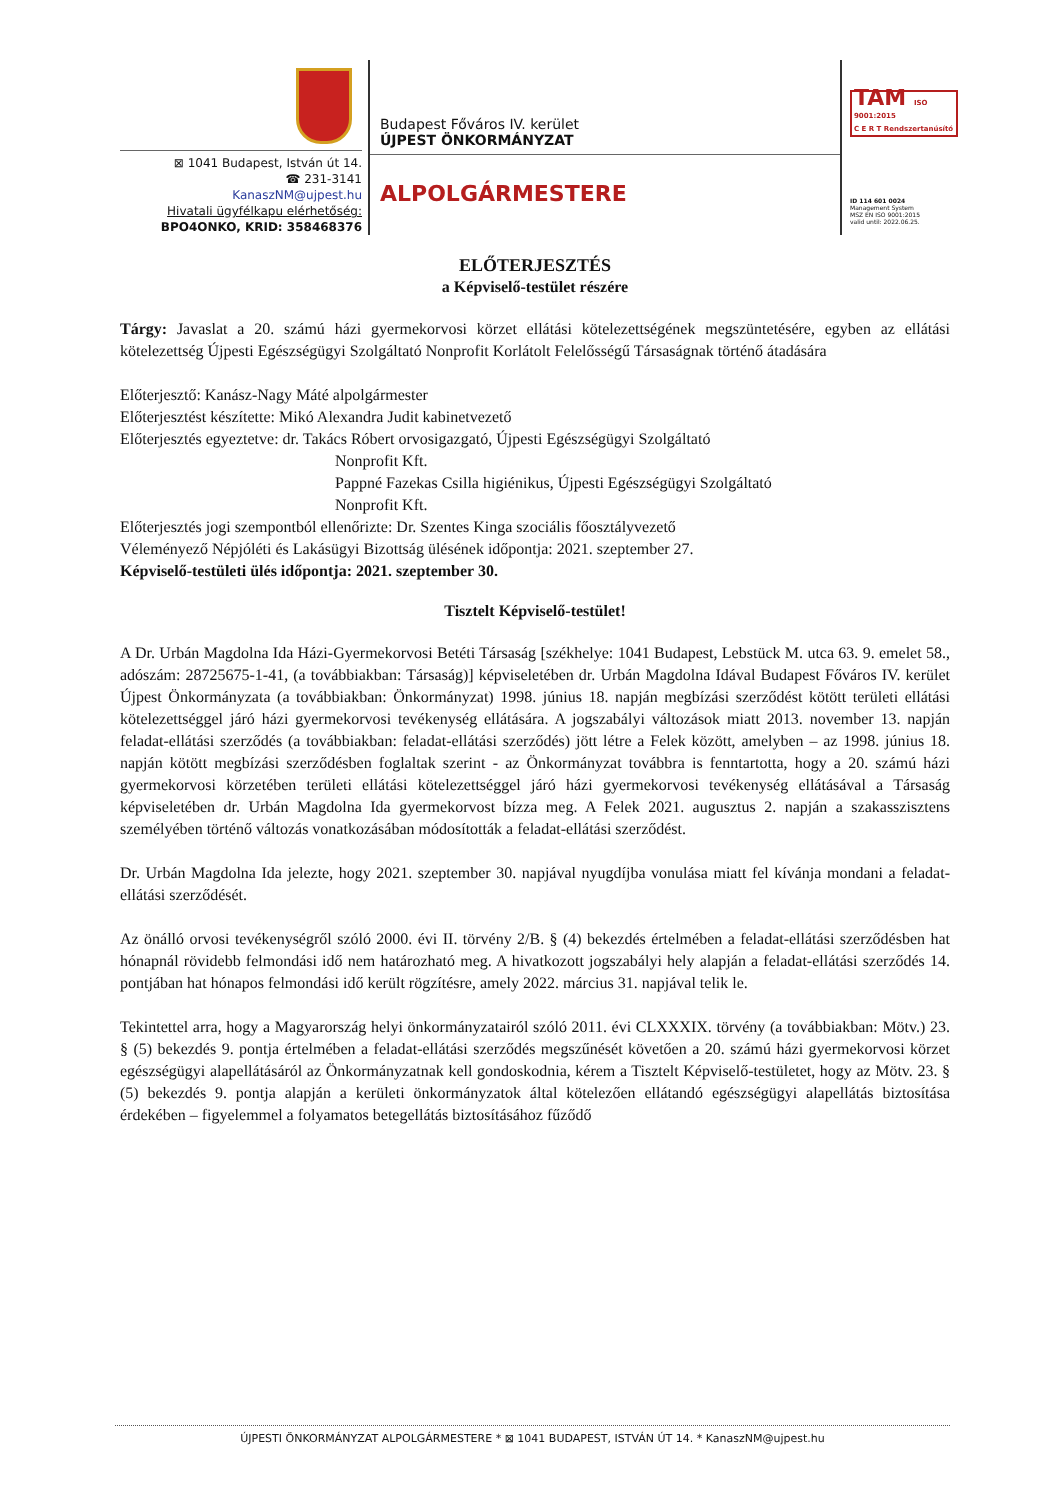⊠ 1041 Budapest, István út 14.
☎ 231-3141
KanaszNM@ujpest.hu
Hivatali ügyfélkapu elérhetőség:
BPO4ONKO, KRID: 358468376
Budapest Főváros IV. kerület
ÚJPEST ÖNKORMÁNYZAT
ALPOLGÁRMESTERE
TAM ISO 9001:2015
C E R T Rendszertanúsító
ID 114 601 0024
Management System
MSZ EN ISO 9001:2015
valid until: 2022.06.25.
ELŐTERJESZTÉS
a Képviselő-testület részére
Tárgy: Javaslat a 20. számú házi gyermekorvosi körzet ellátási kötelezettségének megszüntetésére, egyben az ellátási kötelezettség Újpesti Egészségügyi Szolgáltató Nonprofit Korlátolt Felelősségű Társaságnak történő átadására
Előterjesztő: Kanász-Nagy Máté alpolgármester
Előterjesztést készítette: Mikó Alexandra Judit kabinetvezető
Előterjesztés egyeztetve: dr. Takács Róbert orvosigazgató, Újpesti Egészségügyi Szolgáltató
Nonprofit Kft.
Pappné Fazekas Csilla higiénikus, Újpesti Egészségügyi Szolgáltató
Nonprofit Kft.
Előterjesztés jogi szempontból ellenőrizte: Dr. Szentes Kinga szociális főosztályvezető
Véleményező Népjóléti és Lakásügyi Bizottság ülésének időpontja: 2021. szeptember 27.
Képviselő-testületi ülés időpontja: 2021. szeptember 30.
Tisztelt Képviselő-testület!
A Dr. Urbán Magdolna Ida Házi-Gyermekorvosi Betéti Társaság [székhelye: 1041 Budapest, Lebstück M. utca 63. 9. emelet 58., adószám: 28725675-1-41, (a továbbiakban: Társaság)] képviseletében dr. Urbán Magdolna Idával Budapest Főváros IV. kerület Újpest Önkormányzata (a továbbiakban: Önkormányzat) 1998. június 18. napján megbízási szerződést kötött területi ellátási kötelezettséggel járó házi gyermekorvosi tevékenység ellátására. A jogszabályi változások miatt 2013. november 13. napján feladat-ellátási szerződés (a továbbiakban: feladat-ellátási szerződés) jött létre a Felek között, amelyben – az 1998. június 18. napján kötött megbízási szerződésben foglaltak szerint - az Önkormányzat továbbra is fenntartotta, hogy a 20. számú házi gyermekorvosi körzetében területi ellátási kötelezettséggel járó házi gyermekorvosi tevékenység ellátásával a Társaság képviseletében dr. Urbán Magdolna Ida gyermekorvost bízza meg. A Felek 2021. augusztus 2. napján a szakasszisztens személyében történő változás vonatkozásában módosították a feladat-ellátási szerződést.
Dr. Urbán Magdolna Ida jelezte, hogy 2021. szeptember 30. napjával nyugdíjba vonulása miatt fel kívánja mondani a feladat-ellátási szerződését.
Az önálló orvosi tevékenységről szóló 2000. évi II. törvény 2/B. § (4) bekezdés értelmében a feladat-ellátási szerződésben hat hónapnál rövidebb felmondási idő nem határozható meg. A hivatkozott jogszabályi hely alapján a feladat-ellátási szerződés 14. pontjában hat hónapos felmondási idő került rögzítésre, amely 2022. március 31. napjával telik le.
Tekintettel arra, hogy a Magyarország helyi önkormányzatairól szóló 2011. évi CLXXXIX. törvény (a továbbiakban: Mötv.) 23. § (5) bekezdés 9. pontja értelmében a feladat-ellátási szerződés megszűnését követően a 20. számú házi gyermekorvosi körzet egészségügyi alapellátásáról az Önkormányzatnak kell gondoskodnia, kérem a Tisztelt Képviselő-testületet, hogy az Mötv. 23. § (5) bekezdés 9. pontja alapján a kerületi önkormányzatok által kötelezően ellátandó egészségügyi alapellátás biztosítása érdekében – figyelemmel a folyamatos betegellátás biztosításához fűződő
ÚJPESTI ÖNKORMÁNYZAT ALPOLGÁRMESTERE * ⊠ 1041 BUDAPEST, ISTVÁN ÚT 14. * KanaszNM@ujpest.hu